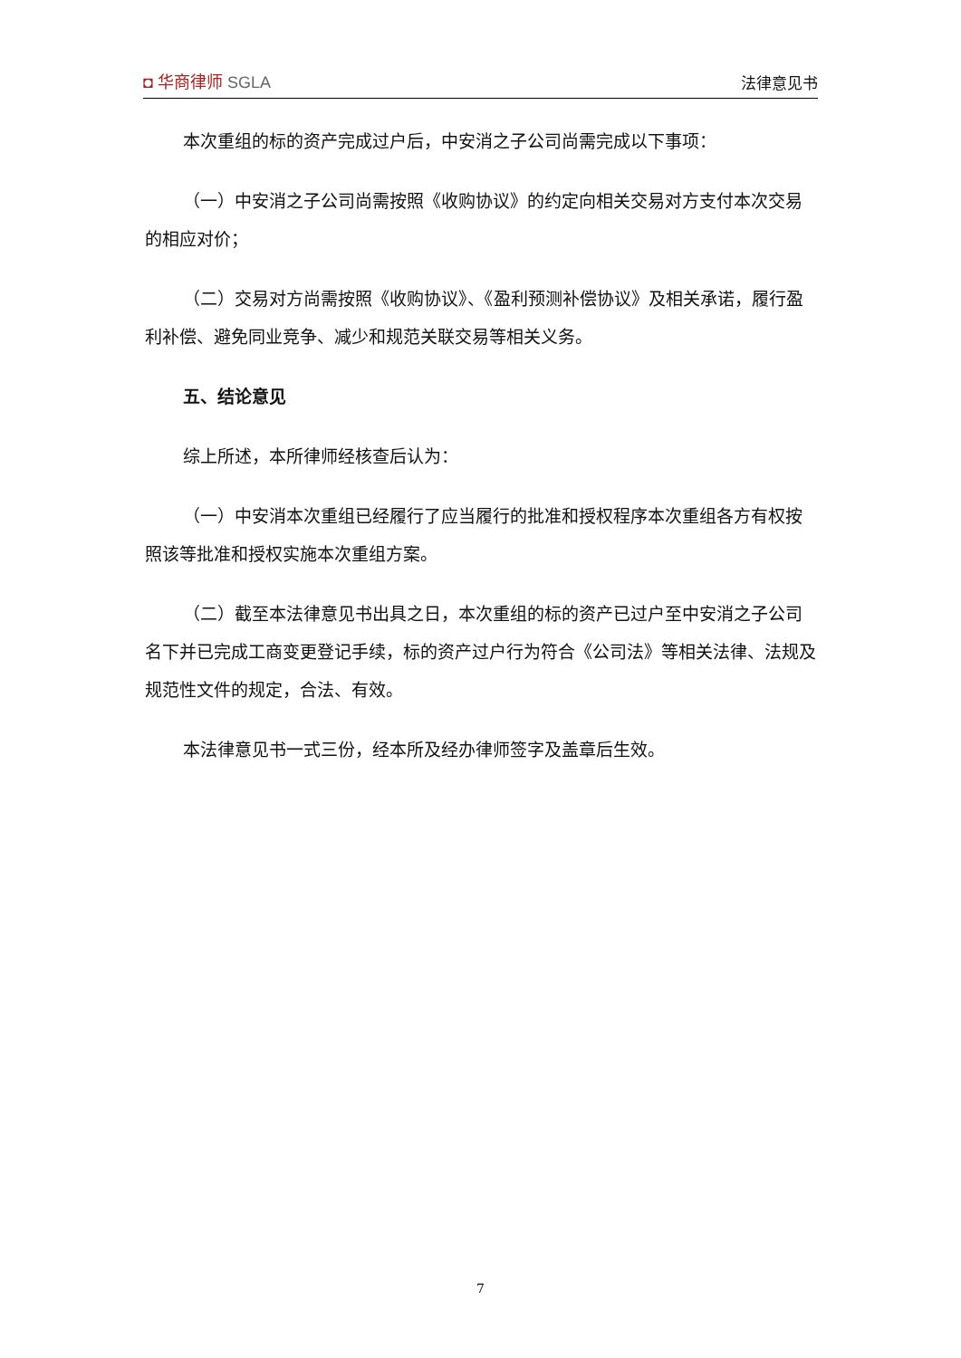◘ 华商律师 SGLA 法律意见书
本次重组的标的资产完成过户后，中安消之子公司尚需完成以下事项：
（一）中安消之子公司尚需按照《收购协议》的约定向相关交易对方支付本次交易的相应对价；
（二）交易对方尚需按照《收购协议》、《盈利预测补偿协议》及相关承诺，履行盈利补偿、避免同业竞争、减少和规范关联交易等相关义务。
五、结论意见
综上所述，本所律师经核查后认为：
（一）中安消本次重组已经履行了应当履行的批准和授权程序本次重组各方有权按照该等批准和授权实施本次重组方案。
（二）截至本法律意见书出具之日，本次重组的标的资产已过户至中安消之子公司名下并已完成工商变更登记手续，标的资产过户行为符合《公司法》等相关法律、法规及规范性文件的规定，合法、有效。
本法律意见书一式三份，经本所及经办律师签字及盖章后生效。
7